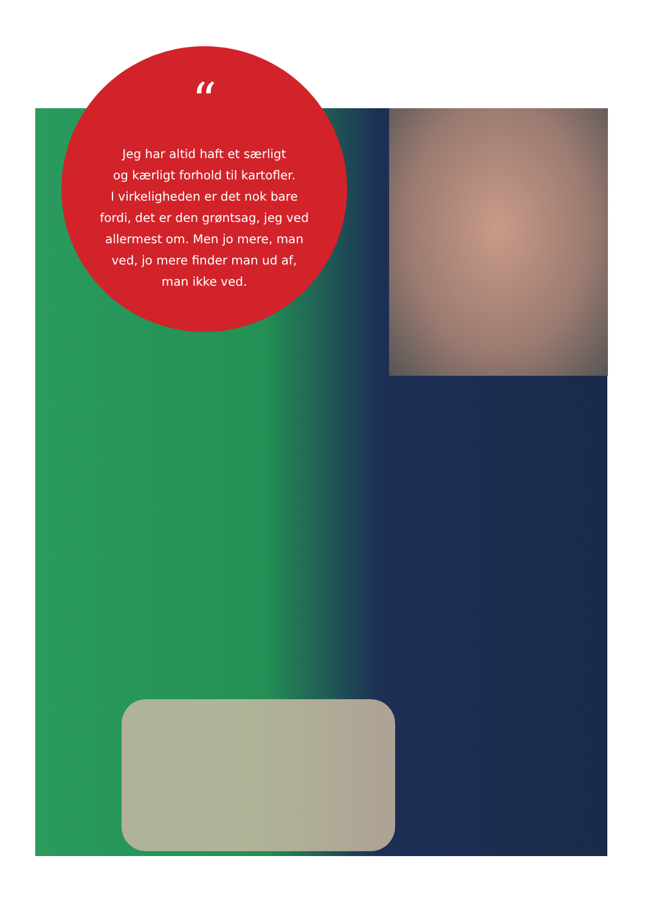“
Jeg har altid haft et særligt
og kærligt forhold til kartofler.
I virkeligheden er det nok bare
fordi, det er den grøntsag, jeg ved
allermest om. Men jo mere, man
ved, jo mere finder man ud af,
man ikke ved.